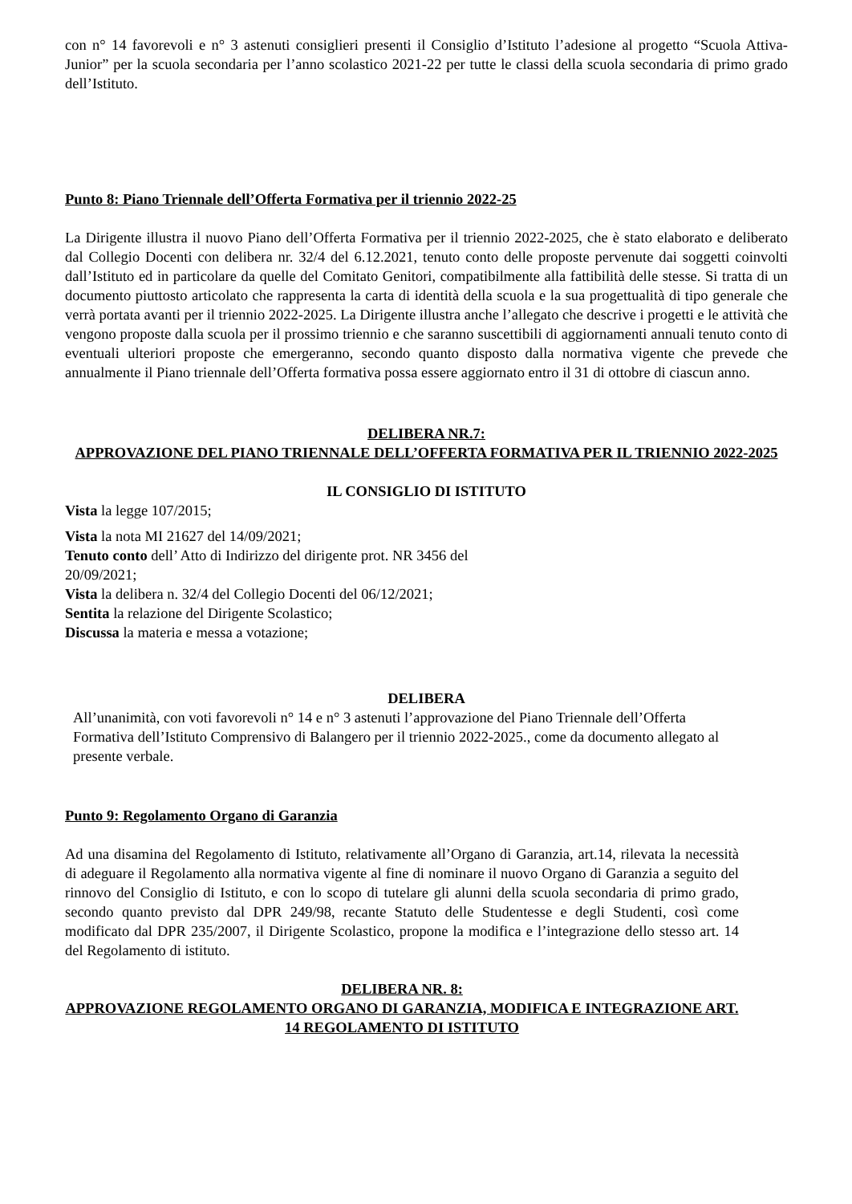con n° 14 favorevoli e n° 3 astenuti consiglieri presenti il Consiglio d’Istituto l’adesione al progetto “Scuola Attiva-Junior” per la scuola secondaria per l’anno scolastico 2021-22 per tutte le classi della scuola secondaria di primo grado dell’Istituto.
Punto 8: Piano Triennale dell’Offerta Formativa per il triennio 2022-25
La Dirigente illustra il nuovo Piano dell’Offerta Formativa per il triennio 2022-2025, che è stato elaborato e deliberato dal Collegio Docenti con delibera nr. 32/4 del 6.12.2021, tenuto conto delle proposte pervenute dai soggetti coinvolti dall’Istituto ed in particolare da quelle del Comitato Genitori, compatibilmente alla fattibilità delle stesse. Si tratta di un documento piuttosto articolato che rappresenta la carta di identità della scuola e la sua progettualità di tipo generale che verrà portata avanti per il triennio 2022-2025. La Dirigente illustra anche l’allegato che descrive i progetti e le attività che vengono proposte dalla scuola per il prossimo triennio e che saranno suscettibili di aggiornamenti annuali tenuto conto di eventuali ulteriori proposte che emergeranno, secondo quanto disposto dalla normativa vigente che prevede che annualmente il Piano triennale dell’Offerta formativa possa essere aggiornato entro il 31 di ottobre di ciascun anno.
DELIBERA NR.7:
APPROVAZIONE DEL PIANO TRIENNALE DELL’OFFERTA FORMATIVA PER IL TRIENNIO 2022-2025
IL CONSIGLIO DI ISTITUTO
Vista la legge 107/2015;
Vista la nota MI 21627 del 14/09/2021;
Tenuto conto dell’ Atto di Indirizzo del dirigente prot. NR 3456 del
20/09/2021;
Vista la delibera n. 32/4 del Collegio Docenti del 06/12/2021;
Sentita la relazione del Dirigente Scolastico;
Discussa la materia e messa a votazione;
DELIBERA
All’unanimità, con voti favorevoli n° 14 e n° 3 astenuti l’approvazione del Piano Triennale dell’Offerta Formativa dell’Istituto Comprensivo di Balangero per il triennio 2022-2025., come da documento allegato al presente verbale.
Punto 9: Regolamento Organo di Garanzia
Ad una disamina del Regolamento di Istituto, relativamente all’Organo di Garanzia, art.14, rilevata la necessità di adeguare il Regolamento alla normativa vigente al fine di nominare il nuovo Organo di Garanzia a seguito del rinnovo del Consiglio di Istituto, e con lo scopo di tutelare gli alunni della scuola secondaria di primo grado, secondo quanto previsto dal DPR 249/98, recante Statuto delle Studentesse e degli Studenti, così come modificato dal DPR 235/2007, il Dirigente Scolastico, propone la modifica e l’integrazione dello stesso art. 14 del Regolamento di istituto.
DELIBERA NR. 8:
APPROVAZIONE REGOLAMENTO ORGANO DI GARANZIA, MODIFICA E INTEGRAZIONE ART. 14 REGOLAMENTO DI ISTITUTO